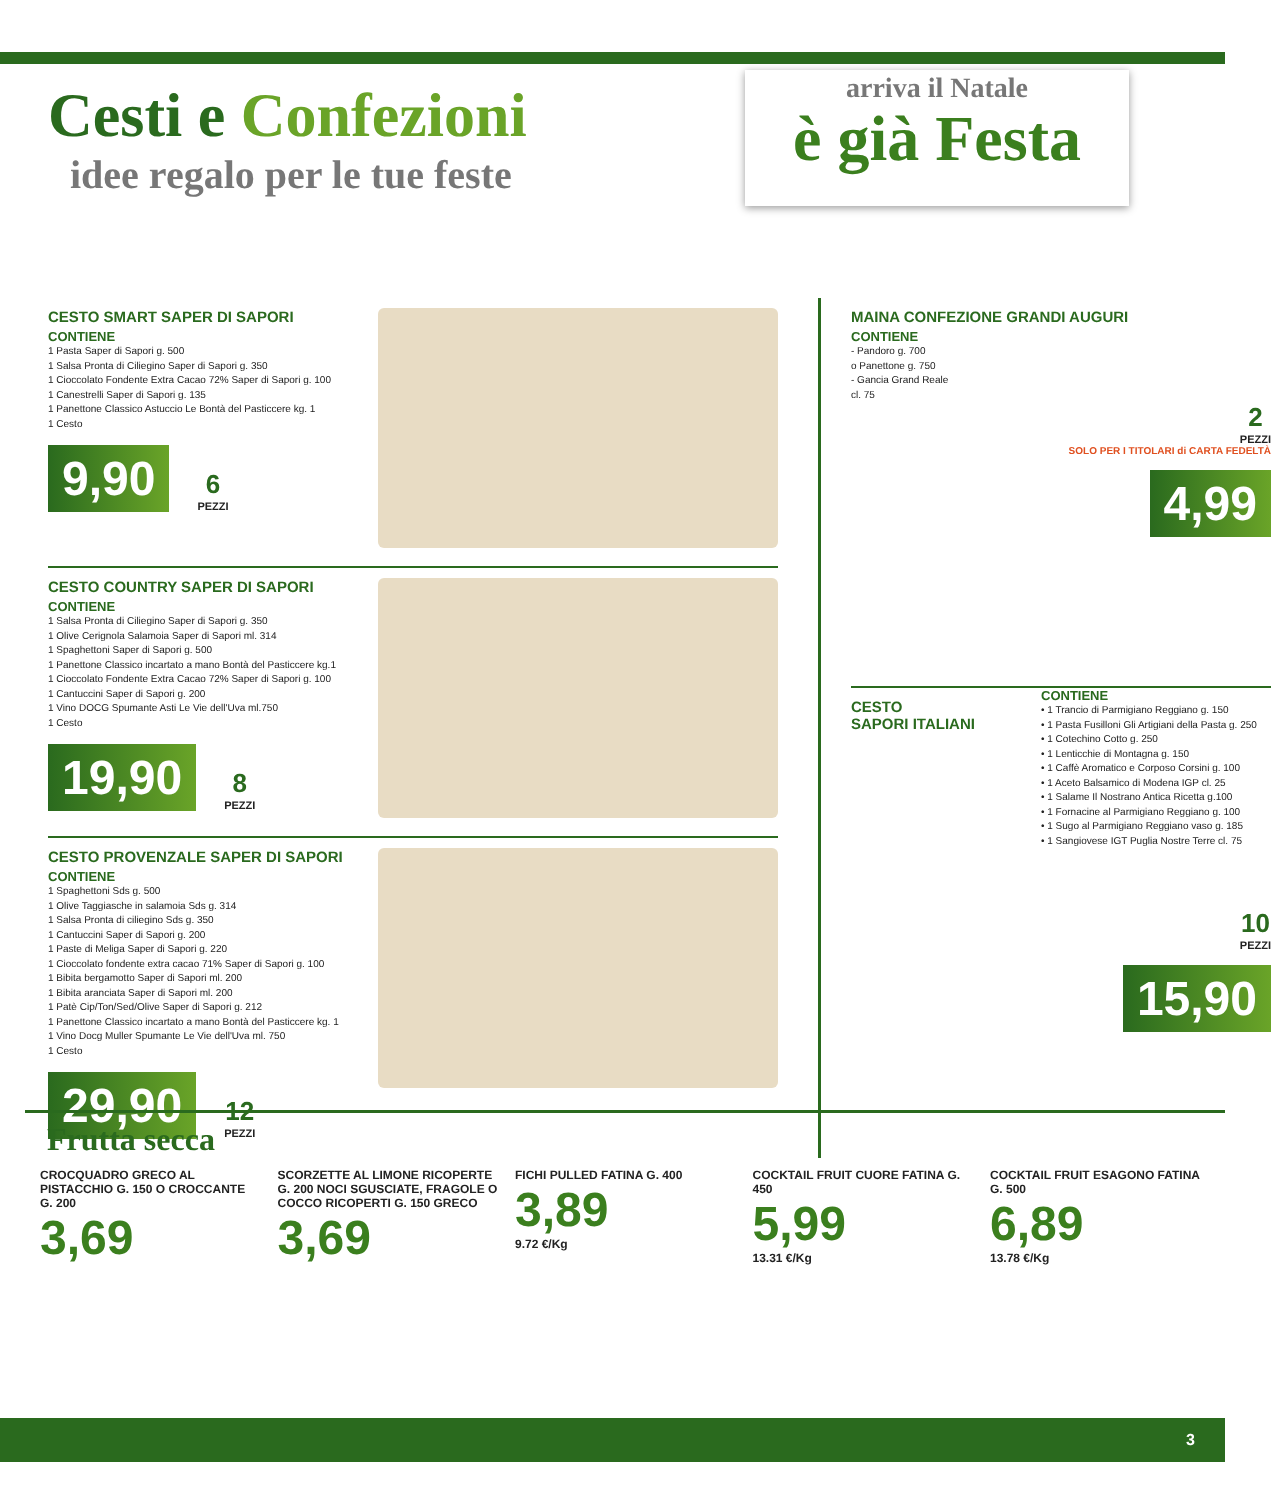Cesti e Confezioni
idee regalo per le tue feste
arriva il Natale
è già Festa
CESTO SMART SAPER DI SAPORI
CONTIENE
1 Pasta Saper di Sapori g. 500
1 Salsa Pronta di Ciliegino Saper di Sapori g. 350
1 Cioccolato Fondente Extra Cacao 72% Saper di Sapori g. 100
1 Canestrelli Saper di Sapori g. 135
1 Panettone Classico Astuccio Le Bontà del Pasticcere kg. 1
1 Cesto
9,90 6 PEZZI
CESTO COUNTRY SAPER DI SAPORI
CONTIENE
1 Salsa Pronta di Ciliegino Saper di Sapori g. 350
1 Olive Cerignola Salamoia Saper di Sapori ml. 314
1 Spaghettoni Saper di Sapori g. 500
1 Panettone Classico incartato a mano Bontà del Pasticcere kg.1
1 Cioccolato Fondente Extra Cacao 72% Saper di Sapori g. 100
1 Cantuccini Saper di Sapori g. 200
1 Vino DOCG Spumante Asti Le Vie dell'Uva ml.750
1 Cesto
19,90 8 PEZZI
CESTO PROVENZALE SAPER DI SAPORI
CONTIENE
1 Spaghettoni Sds g. 500
1 Olive Taggiasche in salamoia Sds g. 314
1 Salsa Pronta di ciliegino Sds g. 350
1 Cantuccini Saper di Sapori g. 200
1 Paste di Meliga Saper di Sapori g. 220
1 Cioccolato fondente extra cacao 71% Saper di Sapori g. 100
1 Bibita bergamotto Saper di Sapori ml. 200
1 Bibita aranciata Saper di Sapori ml. 200
1 Patè Cip/Ton/Sed/Olive Saper di Sapori g. 212
1 Panettone Classico incartato a mano Bontà del Pasticcere kg. 1
1 Vino Docg Muller Spumante Le Vie dell'Uva ml. 750
1 Cesto
29,90 12 PEZZI
MAINA CONFEZIONE GRANDI AUGURI
CONTIENE
- Pandoro g. 700
o Panettone g. 750
- Gancia Grand Reale
cl. 75
2 PEZZI
SOLO PER I TITOLARI di CARTA FEDELTÀ
4,99
CESTO
SAPORI ITALIANI
CONTIENE
• 1 Trancio di Parmigiano Reggiano g. 150
• 1 Pasta Fusilloni Gli Artigiani della Pasta g. 250
• 1 Cotechino Cotto g. 250
• 1 Lenticchie di Montagna g. 150
• 1 Caffè Aromatico e Corposo Corsini g. 100
• 1 Aceto Balsamico di Modena IGP cl. 25
• 1 Salame Il Nostrano Antica Ricetta g.100
• 1 Fornacine al Parmigiano Reggiano g. 100
• 1 Sugo al Parmigiano Reggiano vaso g. 185
• 1 Sangiovese IGT Puglia Nostre Terre cl. 75
10 PEZZI
15,90
Frutta secca
CROCQUADRO GRECO AL PISTACCHIO G. 150 O CROCCANTE G. 200
3,69
SCORZETTE AL LIMONE RICOPERTE G. 200 NOCI SGUSCIATE, FRAGOLE O COCCO RICOPERTI G. 150 GRECO
3,69
FICHI PULLED FATINA G. 400
3,89
9.72 €/Kg
COCKTAIL FRUIT CUORE FATINA G. 450
5,99
13.31 €/Kg
COCKTAIL FRUIT ESAGONO FATINA G. 500
6,89
13.78 €/Kg
3